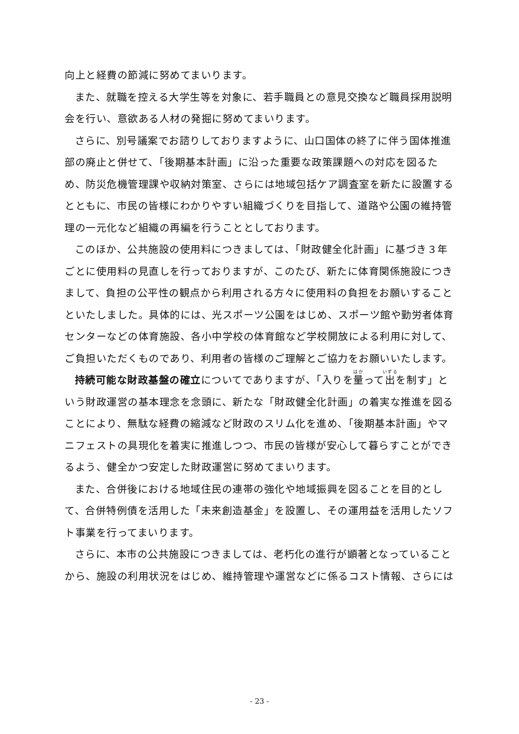向上と経費の節減に努めてまいります。
また、就職を控える大学生等を対象に、若手職員との意見交換など職員採用説明会を行い、意欲ある人材の発掘に努めてまいります。
さらに、別号議案でお諮りしておりますように、山口国体の終了に伴う国体推進部の廃止と併せて、「後期基本計画」に沿った重要な政策課題への対応を図るため、防災危機管理課や収納対策室、さらには地域包括ケア調査室を新たに設置するとともに、市民の皆様にわかりやすい組織づくりを目指して、道路や公園の維持管理の一元化など組織の再編を行うこととしております。
このほか、公共施設の使用料につきましては、「財政健全化計画」に基づき３年ごとに使用料の見直しを行っておりますが、このたび、新たに体育関係施設につきまして、負担の公平性の観点から利用される方々に使用料の負担をお願いすることといたしました。具体的には、光スポーツ公園をはじめ、スポーツ館や勤労者体育センターなどの体育施設、各小中学校の体育館など学校開放による利用に対して、ご負担いただくものであり、利用者の皆様のご理解とご協力をお願いいたします。
持続可能な財政基盤の確立についてでありますが、「入りを量って出を制す」という財政運営の基本理念を念頭に、新たな「財政健全化計画」の着実な推進を図ることにより、無駄な経費の縮減など財政のスリム化を進め、「後期基本計画」やマニフェストの具現化を着実に推進しつつ、市民の皆様が安心して暮らすことができるよう、健全かつ安定した財政運営に努めてまいります。
また、合併後における地域住民の連帯の強化や地域振興を図ることを目的として、合併特例債を活用した「未来創造基金」を設置し、その運用益を活用したソフト事業を行ってまいります。
さらに、本市の公共施設につきましては、老朽化の進行が顕著となっていることから、施設の利用状況をはじめ、維持管理や運営などに係るコスト情報、さらには
- 23 -